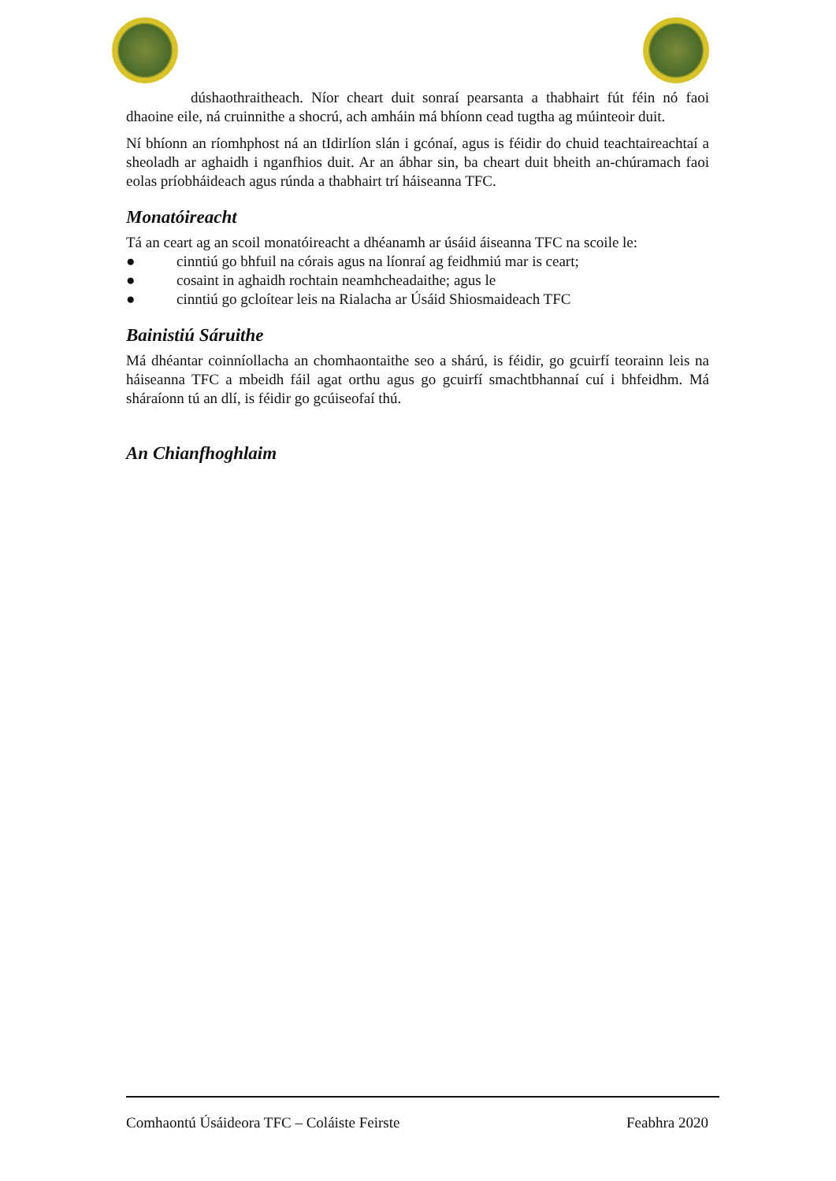dúshaothraitheach. Níor cheart duit sonraí pearsanta a thabhairt fút féin nó faoi dhaoine eile, ná cruinnithe a shocrú, ach amháin má bhíonn cead tugtha ag múinteoir duit.
Ní bhíonn an ríomhphost ná an tIdirlíon slán i gcónaí, agus is féidir do chuid teachtaireachtaí a sheoladh ar aghaidh i nganfhios duit. Ar an ábhar sin, ba cheart duit bheith an-chúramach faoi eolas príobháideach agus rúnda a thabhairt trí háiseanna TFC.
Monatóireacht
Tá an ceart ag an scoil monatóireacht a dhéanamh ar úsáid áiseanna TFC na scoile le:
● cinntiú go bhfuil na córais agus na líonraí ag feidhmiú mar is ceart;
● cosaint in aghaidh rochtain neamhcheadaithe; agus le
● cinntiú go gcloítear leis na Rialacha ar Úsáid Shiosmaideach TFC
Bainistiú Sáruithe
Má dhéantar coinníollacha an chomhaontaithe seo a shárú, is féidir, go gcuirfí teorainn leis na háiseanna TFC a mbeidh fáil agat orthu agus go gcuirfí smachtbhannaí cuí i bhfeidhm. Má sháraíonn tú an dlí, is féidir go gcúiseofaí thú.
An Chianfhoghlaim
Comhaontú Úsáideora TFC – Coláiste Feirste Feabhra 2020